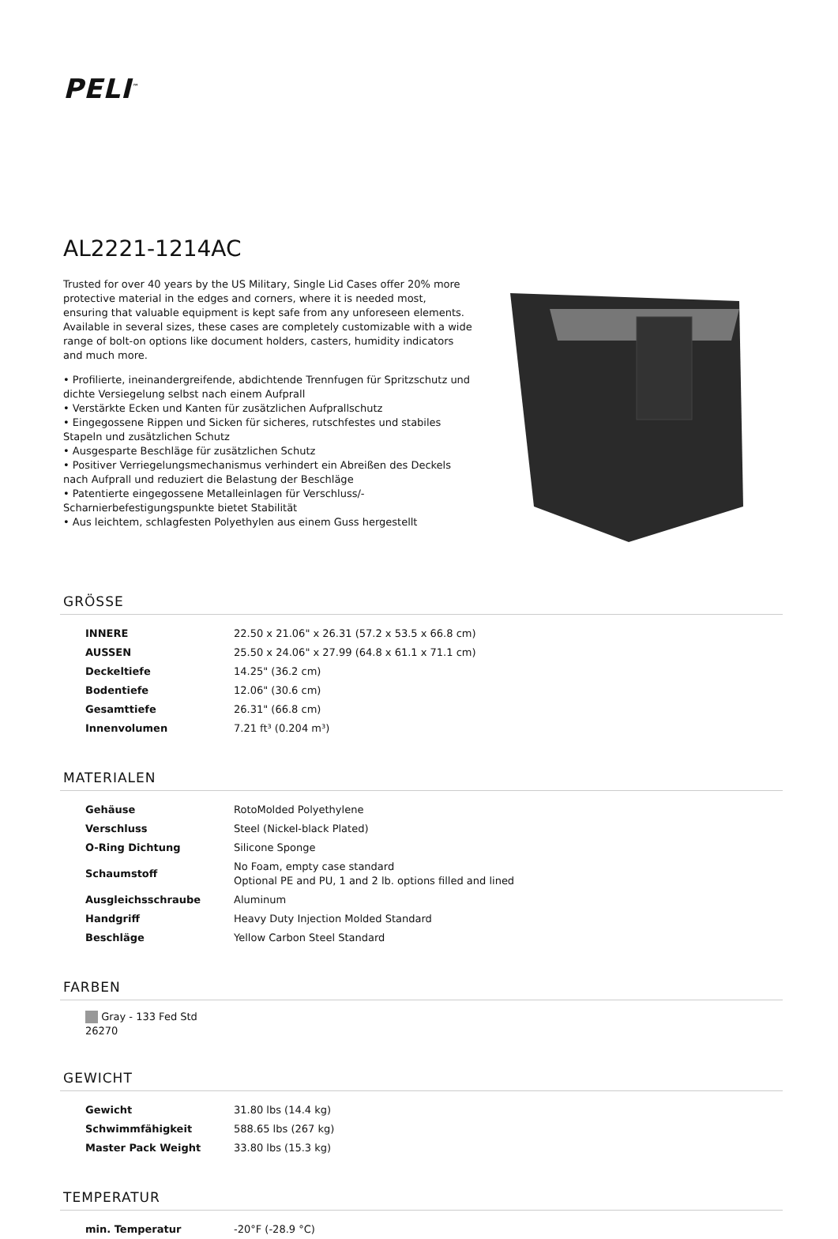PELI<sup>™</sup>
AL2221-1214AC
Trusted for over 40 years by the US Military, Single Lid Cases offer 20% more protective material in the edges and corners, where it is needed most, ensuring that valuable equipment is kept safe from any unforeseen elements. Available in several sizes, these cases are completely customizable with a wide range of bolt-on options like document holders, casters, humidity indicators and much more.
• Profilierte, ineinandergreifende, abdichtende Trennfugen für Spritzschutz und dichte Versiegelung selbst nach einem Aufprall
• Verstärkte Ecken und Kanten für zusätzlichen Aufprallschutz
• Eingegossene Rippen und Sicken für sicheres, rutschfestes und stabiles Stapeln und zusätzlichen Schutz
• Ausgesparte Beschläge für zusätzlichen Schutz
• Positiver Verriegelungsmechanismus verhindert ein Abreißen des Deckels nach Aufprall und reduziert die Belastung der Beschläge
• Patentierte eingegossene Metalleinlagen für Verschluss/-Scharnierbefestigungspunkte bietet Stabilität
• Aus leichtem, schlagfesten Polyethylen aus einem Guss hergestellt
GRÖSSE
| INNERE | 22.50 x 21.06" x 26.31 (57.2 x 53.5 x 66.8 cm) |
| AUSSEN | 25.50 x 24.06" x 27.99 (64.8 x 61.1 x 71.1 cm) |
| Deckeltiefe | 14.25" (36.2 cm) |
| Bodentiefe | 12.06" (30.6 cm) |
| Gesamttiefe | 26.31" (66.8 cm) |
| Innenvolumen | 7.21 ft³ (0.204 m³) |
MATERIALEN
| Gehäuse | RotoMolded Polyethylene |
| Verschluss | Steel (Nickel-black Plated) |
| O-Ring Dichtung | Silicone Sponge |
| Schaumstoff | No Foam, empty case standard Optional PE and PU, 1 and 2 lb. options filled and lined |
| Ausgleichsschraube | Aluminum |
| Handgriff | Heavy Duty Injection Molded Standard |
| Beschläge | Yellow Carbon Steel Standard |
FARBEN
Gray - 133 Fed Std 26270
GEWICHT
| Gewicht | 31.80 lbs (14.4 kg) |
| Schwimmfähigkeit | 588.65 lbs (267 kg) |
| Master Pack Weight | 33.80 lbs (15.3 kg) |
TEMPERATUR
| min. Temperatur | -20°F (-28.9 °C) |